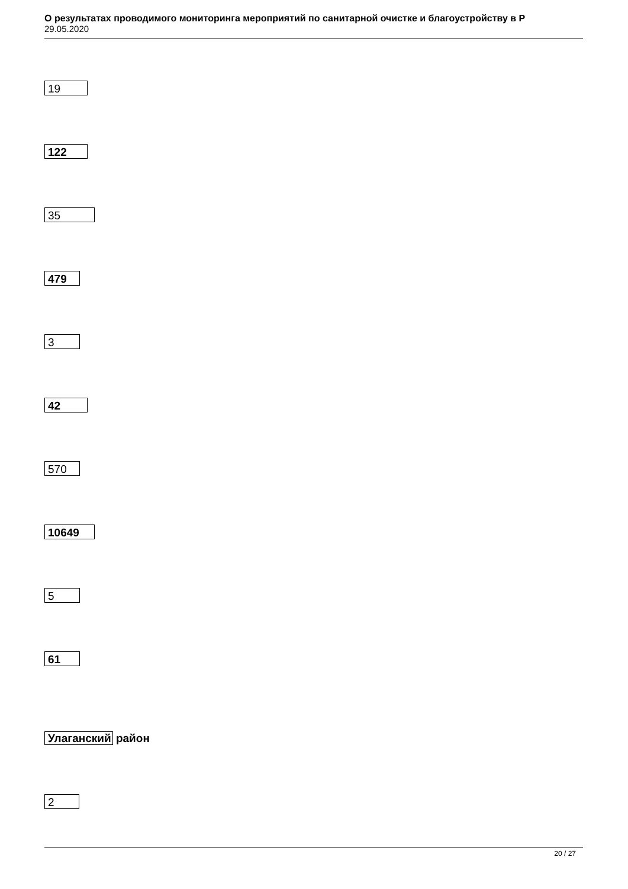О результатах проводимого мониторинга мероприятий по санитарной очистке и благоустройству в Р
29.05.2020
19
122
35
479
3
42
570
10649
5
61
Улаганский район
2
20 / 27